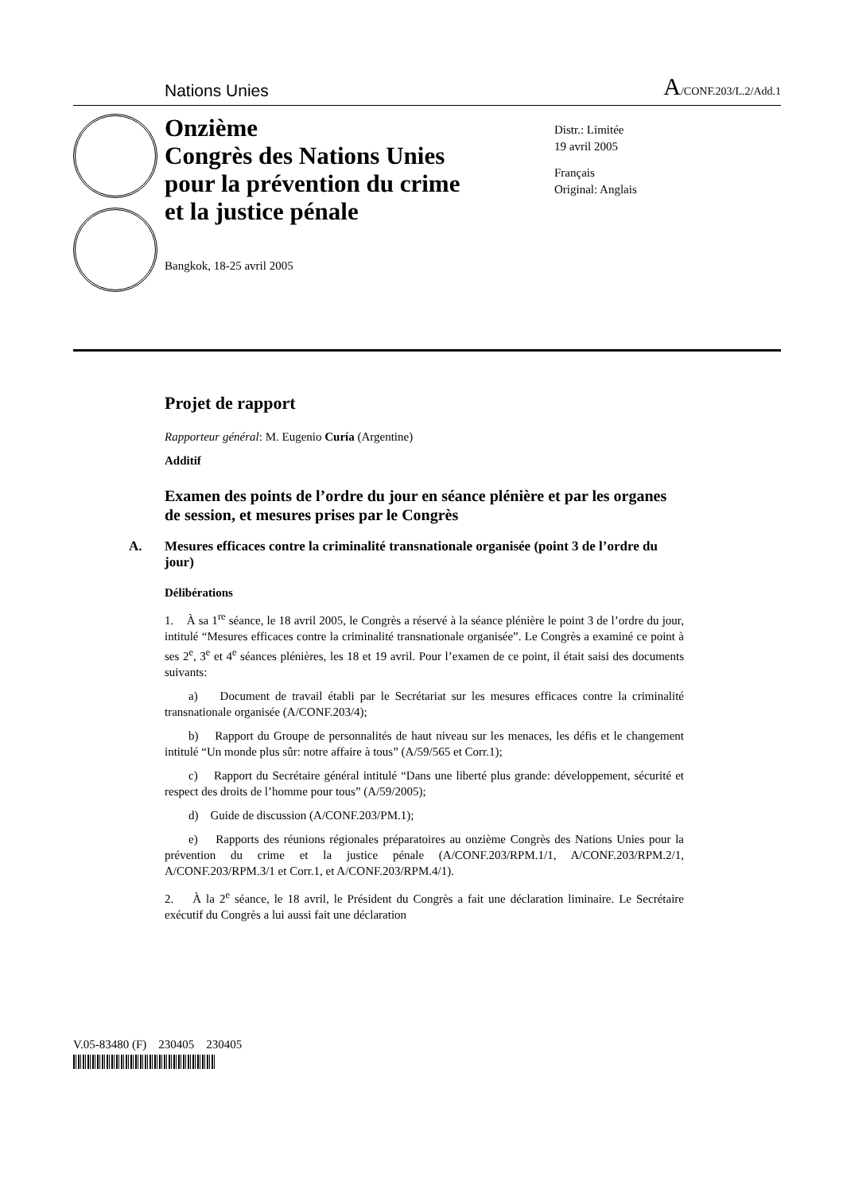Nations Unies A/CONF.203/L.2/Add.1
Onzième
Congrès des Nations Unies
pour la prévention du crime
et la justice pénale
Bangkok, 18-25 avril 2005
Distr.: Limitée
19 avril 2005
Français
Original: Anglais
Projet de rapport
Rapporteur général: M. Eugenio Curía (Argentine)
Additif
Examen des points de l’ordre du jour en séance plénière et par les organes de session, et mesures prises par le Congrès
A. Mesures efficaces contre la criminalité transnationale organisée (point 3 de l’ordre du jour)
Délibérations
1. À sa 1<sup>re</sup> séance, le 18 avril 2005, le Congrès a réservé à la séance plénière le point 3 de l’ordre du jour, intitulé “Mesures efficaces contre la criminalité transnationale organisée”. Le Congrès a examiné ce point à ses 2<sup>e</sup>, 3<sup>e</sup> et 4<sup>e</sup> séances plénières, les 18 et 19 avril. Pour l’examen de ce point, il était saisi des documents suivants:
a) Document de travail établi par le Secrétariat sur les mesures efficaces contre la criminalité transnationale organisée (A/CONF.203/4);
b) Rapport du Groupe de personnalités de haut niveau sur les menaces, les défis et le changement intitulé “Un monde plus sûr: notre affaire à tous” (A/59/565 et Corr.1);
c) Rapport du Secrétaire général intitulé “Dans une liberté plus grande: développement, sécurité et respect des droits de l’homme pour tous” (A/59/2005);
d) Guide de discussion (A/CONF.203/PM.1);
e) Rapports des réunions régionales préparatoires au onzième Congrès des Nations Unies pour la prévention du crime et la justice pénale (A/CONF.203/RPM.1/1, A/CONF.203/RPM.2/1, A/CONF.203/RPM.3/1 et Corr.1, et A/CONF.203/RPM.4/1).
2. À la 2<sup>e</sup> séance, le 18 avril, le Président du Congrès a fait une déclaration liminaire. Le Secrétaire exécutif du Congrès a lui aussi fait une déclaration
V.05-83480 (F) 230405 230405